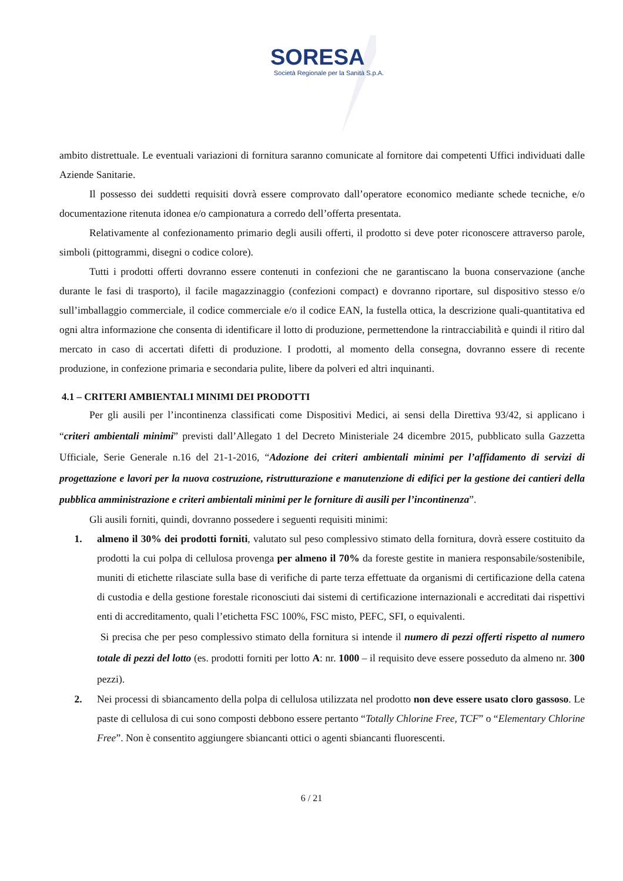SORESA
Società Regionale per la Sanità S.p.A.
ambito distrettuale. Le eventuali variazioni di fornitura saranno comunicate al fornitore dai competenti Uffici individuati dalle Aziende Sanitarie.
Il possesso dei suddetti requisiti dovrà essere comprovato dall’operatore economico mediante schede tecniche, e/o documentazione ritenuta idonea e/o campionatura a corredo dell’offerta presentata.
Relativamente al confezionamento primario degli ausili offerti, il prodotto si deve poter riconoscere attraverso parole, simboli (pittogrammi, disegni o codice colore).
Tutti i prodotti offerti dovranno essere contenuti in confezioni che ne garantiscano la buona conservazione (anche durante le fasi di trasporto), il facile magazzinaggio (confezioni compact) e dovranno riportare, sul dispositivo stesso e/o sull’imballaggio commerciale, il codice commerciale e/o il codice EAN, la fustella ottica, la descrizione quali-quantitativa ed ogni altra informazione che consenta di identificare il lotto di produzione, permettendone la rintracciabilità e quindi il ritiro dal mercato in caso di accertati difetti di produzione. I prodotti, al momento della consegna, dovranno essere di recente produzione, in confezione primaria e secondaria pulite, libere da polveri ed altri inquinanti.
4.1 – CRITERI AMBIENTALI MINIMI DEI PRODOTTI
Per gli ausili per l’incontinenza classificati come Dispositivi Medici, ai sensi della Direttiva 93/42, si applicano i “criteri ambientali minimi” previsti dall’Allegato 1 del Decreto Ministeriale 24 dicembre 2015, pubblicato sulla Gazzetta Ufficiale, Serie Generale n.16 del 21-1-2016, “Adozione dei criteri ambientali minimi per l’affidamento di servizi di progettazione e lavori per la nuova costruzione, ristrutturazione e manutenzione di edifici per la gestione dei cantieri della pubblica amministrazione e criteri ambientali minimi per le forniture di ausili per l’incontinenza”.
Gli ausili forniti, quindi, dovranno possedere i seguenti requisiti minimi:
1. almeno il 30% dei prodotti forniti, valutato sul peso complessivo stimato della fornitura, dovrà essere costituito da prodotti la cui polpa di cellulosa provenga per almeno il 70% da foreste gestite in maniera responsabile/sostenibile, muniti di etichette rilasciate sulla base di verifiche di parte terza effettuate da organismi di certificazione della catena di custodia e della gestione forestale riconosciuti dai sistemi di certificazione internazionali e accreditati dai rispettivi enti di accreditamento, quali l’etichetta FSC 100%, FSC misto, PEFC, SFI, o equivalenti.
Si precisa che per peso complessivo stimato della fornitura si intende il numero di pezzi offerti rispetto al numero totale di pezzi del lotto (es. prodotti forniti per lotto A: nr. 1000 – il requisito deve essere posseduto da almeno nr. 300 pezzi).
2. Nei processi di sbiancamento della polpa di cellulosa utilizzata nel prodotto non deve essere usato cloro gassoso. Le paste di cellulosa di cui sono composti debbono essere pertanto “Totally Chlorine Free, TCF” o “Elementary Chlorine Free”. Non è consentito aggiungere sbiancanti ottici o agenti sbiancanti fluorescenti.
6 / 21